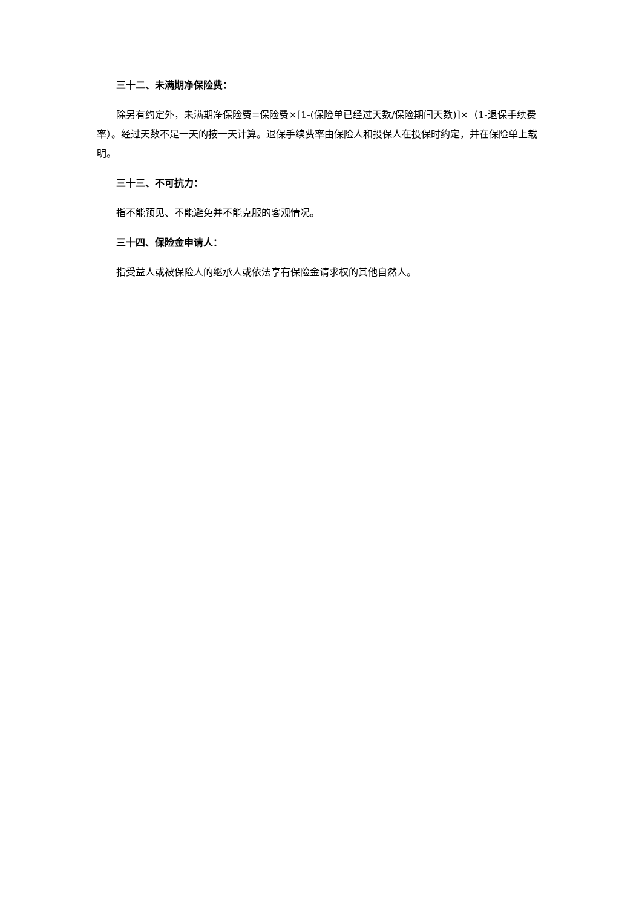三十二、未满期净保险费：
除另有约定外，未满期净保险费=保险费×[1-(保险单已经过天数/保险期间天数)]×（1-退保手续费率）。经过天数不足一天的按一天计算。退保手续费率由保险人和投保人在投保时约定，并在保险单上载明。
三十三、不可抗力：
指不能预见、不能避免并不能克服的客观情况。
三十四、保险金申请人：
指受益人或被保险人的继承人或依法享有保险金请求权的其他自然人。